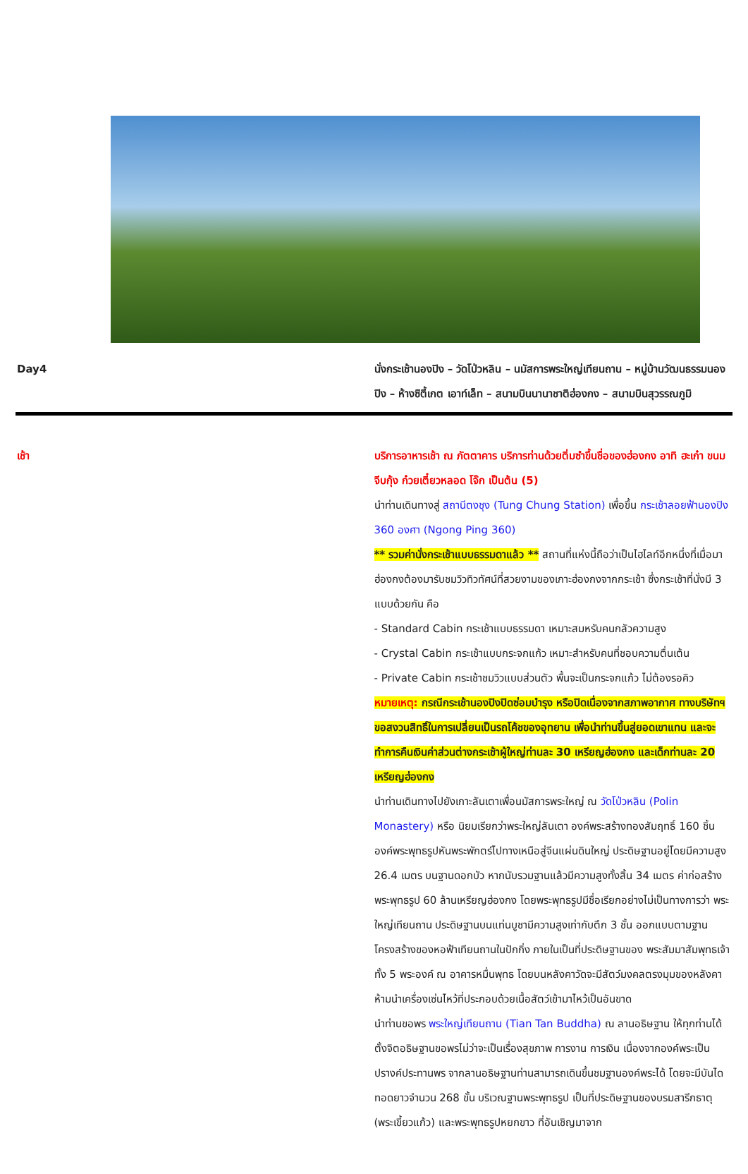Day4 นั่งกระเช้านองปิง – วัดโป่วหลิน – นมัสการพระใหญ่เทียนถาน – หมู่บ้านวัฒนธรรมนองปิง – ห้างซิตี้เกต เอาท์เล็ท – สนามบินนานาชาติฮ่องกง – สนามบินสุวรรณภูมิ
เช้า บริการอาหารเช้า ณ ภัตตาคาร บริการท่านด้วยติ่มซำขึ้นชื่อของฮ่องกง อาทิ ฮะเก๋า ขนมจีบกุ้ง ก๋วยเตี๋ยวหลอด โจ๊ก เป็นต้น (5)
นำท่านเดินทางสู่ สถานีตงชุง (Tung Chung Station) เพื่อขึ้น กระเช้าลอยฟ้านองปิง 360 องศา (Ngong Ping 360)
** รวมค่านั่งกระเช้าแบบธรรมดาแล้ว ** สถานที่แห่งนี้ถือว่าเป็นไฮไลท์อีกหนึ่งที่เมื่อมาฮ่องกงต้องมารับชมวิวทิวทัศน์ที่สวยงามของเกาะฮ่องกงจากกระเช้า ซึ่งกระเช้าที่นั่งมี 3 แบบด้วยกัน คือ
- Standard Cabin กระเช้าแบบธรรมดา เหมาะสมหรับคนกลัวความสูง
- Crystal Cabin กระเช้าแบบกระจกแก้ว เหมาะสำหรับคนที่ชอบความตื่นเต้น
- Private Cabin กระเช้าชมวิวแบบส่วนตัว พื้นจะเป็นกระจกแก้ว ไม่ต้องรอคิว
หมายเหตุ: กรณีกระเช้านองปิงปิดซ่อมบำรุง หรือปิดเนื่องจากสภาพอากาศ ทางบริษัทฯ ขอสงวนสิทธิ์ในการเปลี่ยนเป็นรถโค้ชของอุทยาน เพื่อนำท่านขึ้นสู่ยอดเขาแทน และจะทำการคืนเงินค่าส่วนต่างกระเช้าผู้ใหญ่ท่านละ 30 เหรียญฮ่องกง และเด็กท่านละ 20 เหรียญฮ่องกง
นำท่านเดินทางไปยังเกาะลันเตาเพื่อนมัสการพระใหญ่ ณ วัดโป่วหลิน (Polin Monastery) หรือ นิยมเรียกว่าพระใหญ่ลันเตา องค์พระสร้างทองสัมฤทธิ์ 160 ชิ้น องค์พระพุทธรูปหันพระพักตร์ไปทางเหนือสู่จีนแผ่นดินใหญ่ ประดิษฐานอยู่โดยมีความสูง 26.4 เมตร บนฐานดอกบัว หากนับรวมฐานแล้วมีความสูงทั้งสิ้น 34 เมตร ค่าก่อสร้างพระพุทธรูป 60 ล้านเหรียญฮ่องกง โดยพระพุทธรูปมีชื่อเรียกอย่างไม่เป็นทางการว่า พระใหญ่เทียนถาน ประดิษฐานบนแท่นบูชามีความสูงเท่ากับตึก 3 ชั้น ออกแบบตามฐานโครงสร้างของหอฟ้าเทียนถานในปักกิ่ง ภายในเป็นที่ประดิษฐานของ พระสัมมาสัมพุทธเจ้า ทั้ง 5 พระองค์ ณ อาคารหมื่นพุทธ โดยบนหลังคาวัดจะมีสัตว์มงคลตรงมุมของหลังคา ห้ามนำเครื่องเซ่นไหว้ที่ประกอบด้วยเนื้อสัตว์เข้ามาไหว้เป็นอันขาด
นำท่านขอพร พระใหญ่เทียนถาน (Tian Tan Buddha) ณ ลานอธิษฐาน ให้ทุกท่านได้ตั้งจิตอธิษฐานขอพรไม่ว่าจะเป็นเรื่องสุขภาพ การงาน การเงิน เนื่องจากองค์พระเป็นปรางค์ประทานพร จากลานอธิษฐานท่านสามารถเดินขึ้นชมฐานองค์พระได้ โดยจะมีบันไดทอดยาวจำนวน 268 ขั้น บริเวณฐานพระพุทธรูป เป็นที่ประดิษฐานของบรมสารีกธาตุ (พระเขี้ยวแก้ว) และพระพุทธรูปหยกขาว ที่อันเชิญมาจาก